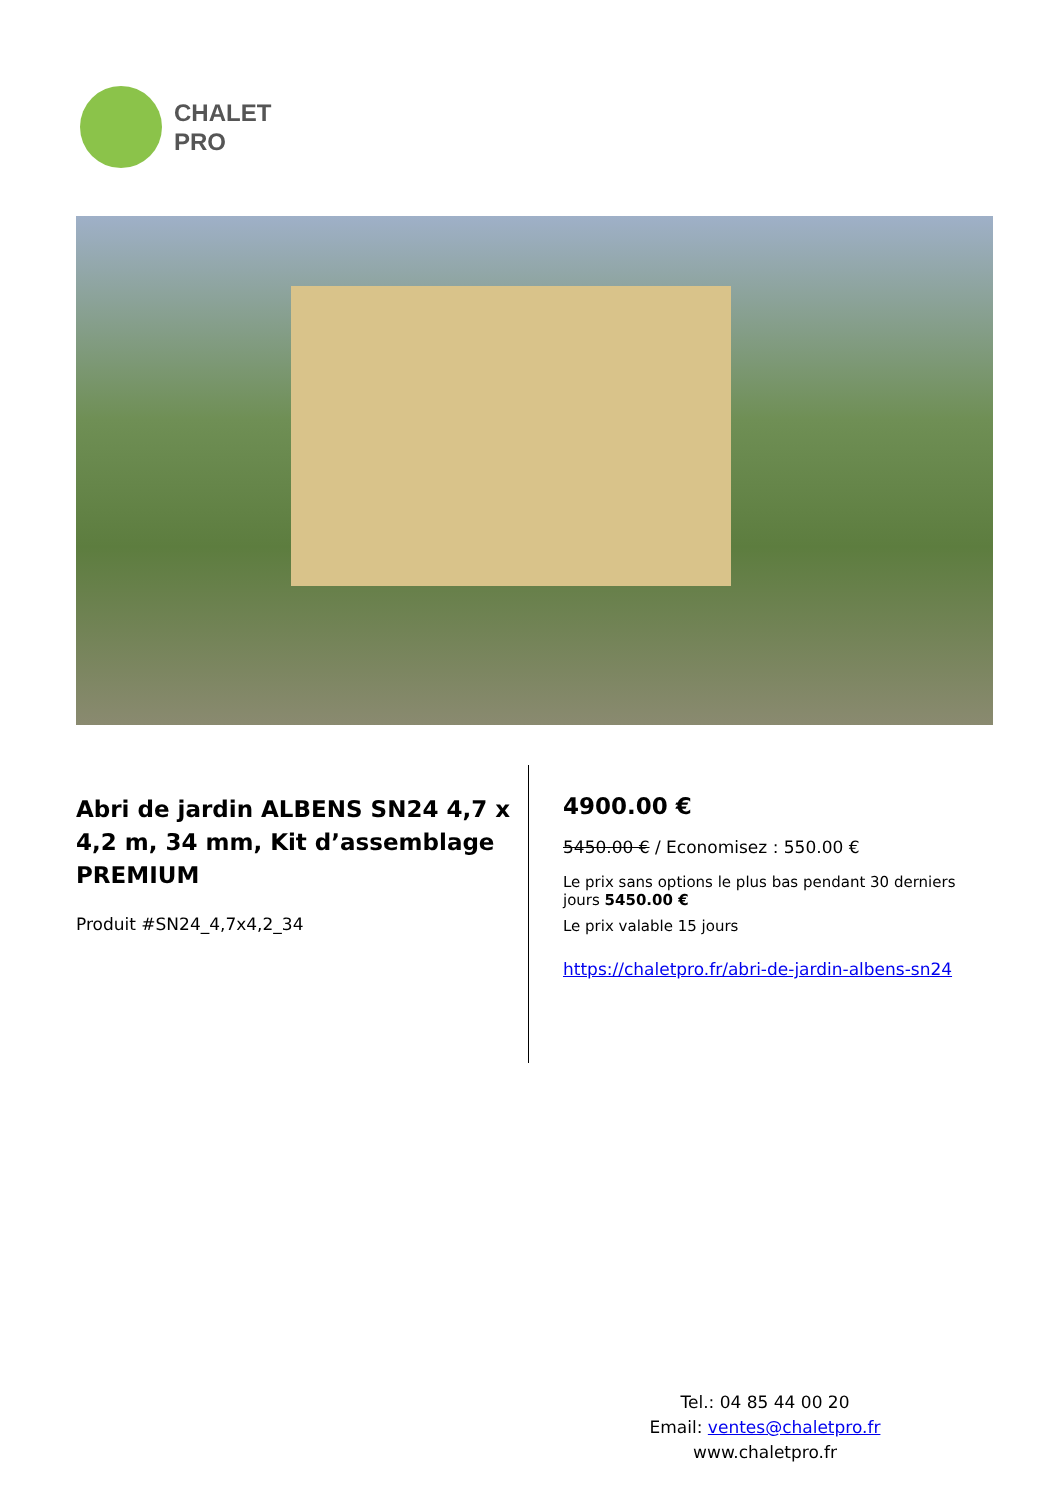CHALET
PRO
Abri de jardin ALBENS SN24 4,7 x 4,2 m, 34 mm, Kit d’assemblage PREMIUM
Produit #SN24_4,7x4,2_34
4900.00 €
5450.00 € / Economisez : 550.00 €
Le prix sans options le plus bas pendant 30 derniers jours 5450.00 €
Le prix valable 15 jours
https://chaletpro.fr/abri-de-jardin-albens-sn24
Tel.: 04 85 44 00 20
Email: ventes@chaletpro.fr
www.chaletpro.fr